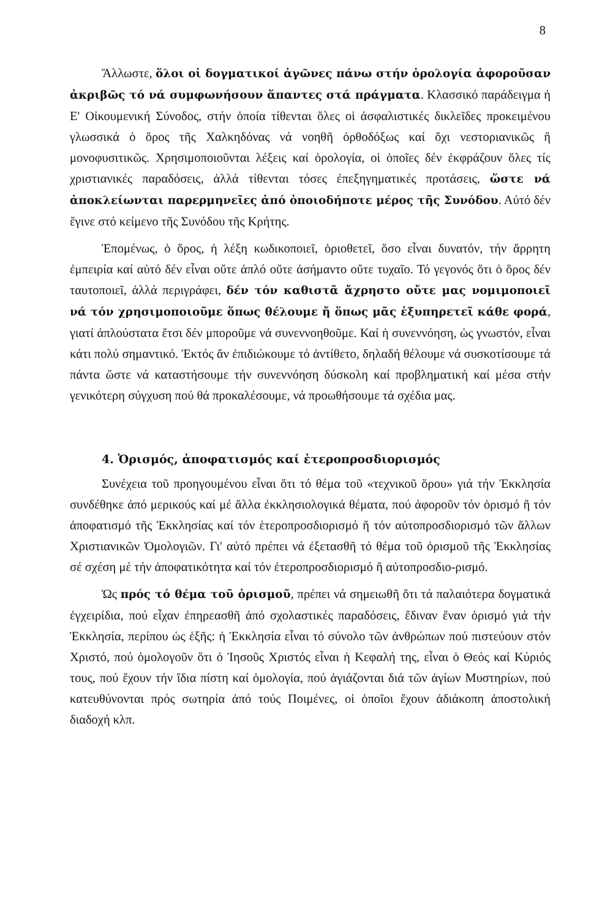8
Ἄλλωστε, ὅλοι οἱ δογματικοί ἀγῶνες πάνω στήν ὁρολογία ἀφοροῦσαν ἀκριβῶς τό νά συμφωνήσουν ἅπαντες στά πράγματα. Κλασσικό παράδειγμα ἡ Ε' Οἰκουμενική Σύνοδος, στήν ὁποία τίθενται ὅλες οἱ ἀσφαλιστικές δικλεῖδες προκειμένου γλωσσικά ὁ ὅρος τῆς Χαλκηδόνας νά νοηθῆ ὀρθοδόξως καί ὄχι νεστοριανικῶς ἤ μονοφυσιτικῶς. Χρησιμοποιοῦνται λέξεις καί ὁρολογία, οἱ ὁποῖες δέν ἐκφράζουν ὅλες τίς χριστιανικές παραδόσεις, ἀλλά τίθενται τόσες ἐπεξηγηματικές προτάσεις, ὥστε νά ἀποκλείωνται παρερμηνεῖες ἀπό ὁποιοδήποτε μέρος τῆς Συνόδου. Αὐτό δέν ἔγινε στό κείμενο τῆς Συνόδου τῆς Κρήτης.
Ἑπομένως, ὁ ὅρος, ἡ λέξη κωδικοποιεῖ, ὁριοθετεῖ, ὅσο εἶναι δυνατόν, τήν ἄρρητη ἐμπειρία καί αὐτό δέν εἶναι οὔτε ἁπλό οὔτε ἀσήμαντο οὔτε τυχαῖο. Τό γεγονός ὅτι ὁ ὅρος δέν ταυτοποιεῖ, ἀλλά περιγράφει, δέν τόν καθιστᾶ ἄχρηστο οὔτε μας νομιμοποιεῖ νά τόν χρησιμοποιοῦμε ὅπως θέλουμε ἤ ὅπως μᾶς ἐξυπηρετεῖ κάθε φορά, γιατί ἁπλούστατα ἔτσι δέν μποροῦμε νά συνεννοηθοῦμε. Καί ἡ συνεννόηση, ὡς γνωστόν, εἶναι κάτι πολύ σημαντικό. Ἐκτός ἄν ἐπιδιώκουμε τό ἀντίθετο, δηλαδή θέλουμε νά συσκοτίσουμε τά πάντα ὥστε νά καταστήσουμε τήν συνεννόηση δύσκολη καί προβληματική καί μέσα στήν γενικότερη σύγχυση πού θά προκαλέσουμε, νά προωθήσουμε τά σχέδια μας.
4. Ὁρισμός, ἀποφατισμός καί ἑτεροπροσδιορισμός
Συνέχεια τοῦ προηγουμένου εἶναι ὅτι τό θέμα τοῦ «τεχνικοῦ ὅρου» γιά τήν Ἐκκλησία συνδέθηκε ἀπό μερικούς καί μέ ἄλλα ἐκκλησιολογικά θέματα, πού ἀφοροῦν τόν ὁρισμό ἤ τόν ἀποφατισμό τῆς Ἐκκλησίας καί τόν ἑτεροπροσδιορισμό ἤ τόν αὐτοπροσδιορισμό τῶν ἄλλων Χριστιανικῶν Ὁμολογιῶν. Γι' αὐτό πρέπει νά ἐξετασθῆ τό θέμα τοῦ ὁρισμοῦ τῆς Ἐκκλησίας σέ σχέση μέ τήν ἀποφατικότητα καί τόν ἑτεροπροσδιορισμό ἤ αὐτοπροσδιο-ρισμό.
Ὡς πρός τό θέμα τοῦ ὁρισμοῦ, πρέπει νά σημειωθῆ ὅτι τά παλαιότερα δογματικά ἐγχειρίδια, πού εἶχαν ἐπηρεασθῆ ἀπό σχολαστικές παραδόσεις, ἔδιναν ἕναν ὁρισμό γιά τήν Ἐκκλησία, περίπου ὡς ἑξῆς: ἡ Ἐκκλησία εἶναι τό σύνολο τῶν ἀνθρώπων πού πιστεύουν στόν Χριστό, πού ὁμολογοῦν ὅτι ὁ Ἰησοῦς Χριστός εἶναι ἡ Κεφαλή της, εἶναι ὁ Θεός καί Κύριός τους, πού ἔχουν τήν ἴδια πίστη καί ὁμολογία, πού ἁγιάζονται διά τῶν ἁγίων Μυστηρίων, πού κατευθύνονται πρός σωτηρία ἀπό τούς Ποιμένες, οἱ ὁποῖοι ἔχουν ἀδιάκοπη ἀποστολική διαδοχή κλπ.